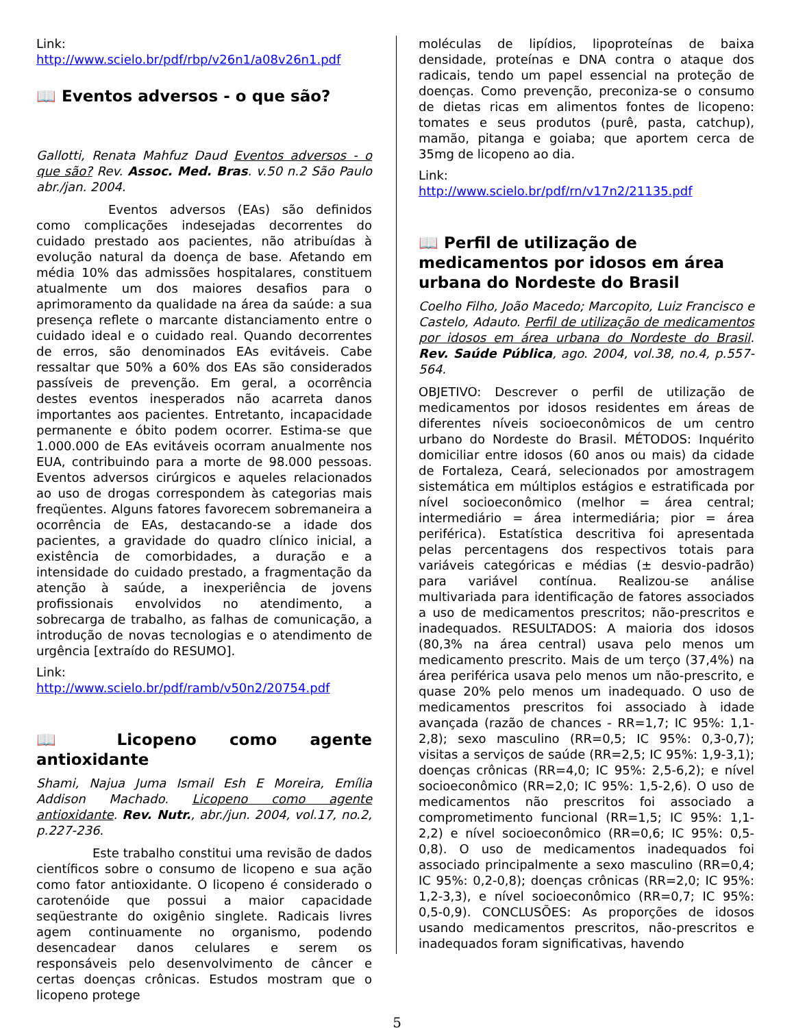Link:
http://www.scielo.br/pdf/rbp/v26n1/a08v26n1.pdf
📖 Eventos adversos - o que são?
Gallotti, Renata Mahfuz Daud Eventos adversos - o que são? Rev. Assoc. Med. Bras. v.50 n.2 São Paulo abr./jan. 2004.
Eventos adversos (EAs) são definidos como complicações indesejadas decorrentes do cuidado prestado aos pacientes, não atribuídas à evolução natural da doença de base. Afetando em média 10% das admissões hospitalares, constituem atualmente um dos maiores desafios para o aprimoramento da qualidade na área da saúde: a sua presença reflete o marcante distanciamento entre o cuidado ideal e o cuidado real. Quando decorrentes de erros, são denominados EAs evitáveis. Cabe ressaltar que 50% a 60% dos EAs são considerados passíveis de prevenção. Em geral, a ocorrência destes eventos inesperados não acarreta danos importantes aos pacientes. Entretanto, incapacidade permanente e óbito podem ocorrer. Estima-se que 1.000.000 de EAs evitáveis ocorram anualmente nos EUA, contribuindo para a morte de 98.000 pessoas. Eventos adversos cirúrgicos e aqueles relacionados ao uso de drogas correspondem às categorias mais freqüentes. Alguns fatores favorecem sobremaneira a ocorrência de EAs, destacando-se a idade dos pacientes, a gravidade do quadro clínico inicial, a existência de comorbidades, a duração e a intensidade do cuidado prestado, a fragmentação da atenção à saúde, a inexperiência de jovens profissionais envolvidos no atendimento, a sobrecarga de trabalho, as falhas de comunicação, a introdução de novas tecnologias e o atendimento de urgência [extraído do RESUMO].
Link:
http://www.scielo.br/pdf/ramb/v50n2/20754.pdf
📖 Licopeno como agente antioxidante
Shami, Najua Juma Ismail Esh E Moreira, Emília Addison Machado. Licopeno como agente antioxidante. Rev. Nutr., abr./jun. 2004, vol.17, no.2, p.227-236.
Este trabalho constitui uma revisão de dados científicos sobre o consumo de licopeno e sua ação como fator antioxidante. O licopeno é considerado o carotenóide que possui a maior capacidade seqüestrante do oxigênio singlete. Radicais livres agem continuamente no organismo, podendo desencadear danos celulares e serem os responsáveis pelo desenvolvimento de câncer e certas doenças crônicas. Estudos mostram que o licopeno protege
moléculas de lipídios, lipoproteínas de baixa densidade, proteínas e DNA contra o ataque dos radicais, tendo um papel essencial na proteção de doenças. Como prevenção, preconiza-se o consumo de dietas ricas em alimentos fontes de licopeno: tomates e seus produtos (purê, pasta, catchup), mamão, pitanga e goiaba; que aportem cerca de 35mg de licopeno ao dia.
Link:
http://www.scielo.br/pdf/rn/v17n2/21135.pdf
📖 Perfil de utilização de medicamentos por idosos em área urbana do Nordeste do Brasil
Coelho Filho, João Macedo; Marcopito, Luiz Francisco e Castelo, Adauto. Perfil de utilização de medicamentos por idosos em área urbana do Nordeste do Brasil. Rev. Saúde Pública, ago. 2004, vol.38, no.4, p.557-564.
OBJETIVO: Descrever o perfil de utilização de medicamentos por idosos residentes em áreas de diferentes níveis socioeconômicos de um centro urbano do Nordeste do Brasil. MÉTODOS: Inquérito domiciliar entre idosos (60 anos ou mais) da cidade de Fortaleza, Ceará, selecionados por amostragem sistemática em múltiplos estágios e estratificada por nível socioeconômico (melhor = área central; intermediário = área intermediária; pior = área periférica). Estatística descritiva foi apresentada pelas percentagens dos respectivos totais para variáveis categóricas e médias (± desvio-padrão) para variável contínua. Realizou-se análise multivariada para identificação de fatores associados a uso de medicamentos prescritos; não-prescritos e inadequados. RESULTADOS: A maioria dos idosos (80,3% na área central) usava pelo menos um medicamento prescrito. Mais de um terço (37,4%) na área periférica usava pelo menos um não-prescrito, e quase 20% pelo menos um inadequado. O uso de medicamentos prescritos foi associado à idade avançada (razão de chances - RR=1,7; IC 95%: 1,1-2,8); sexo masculino (RR=0,5; IC 95%: 0,3-0,7); visitas a serviços de saúde (RR=2,5; IC 95%: 1,9-3,1); doenças crônicas (RR=4,0; IC 95%: 2,5-6,2); e nível socioeconômico (RR=2,0; IC 95%: 1,5-2,6). O uso de medicamentos não prescritos foi associado a comprometimento funcional (RR=1,5; IC 95%: 1,1-2,2) e nível socioeconômico (RR=0,6; IC 95%: 0,5-0,8). O uso de medicamentos inadequados foi associado principalmente a sexo masculino (RR=0,4; IC 95%: 0,2-0,8); doenças crônicas (RR=2,0; IC 95%: 1,2-3,3), e nível socioeconômico (RR=0,7; IC 95%: 0,5-0,9). CONCLUSÕES: As proporções de idosos usando medicamentos prescritos, não-prescritos e inadequados foram significativas, havendo
5